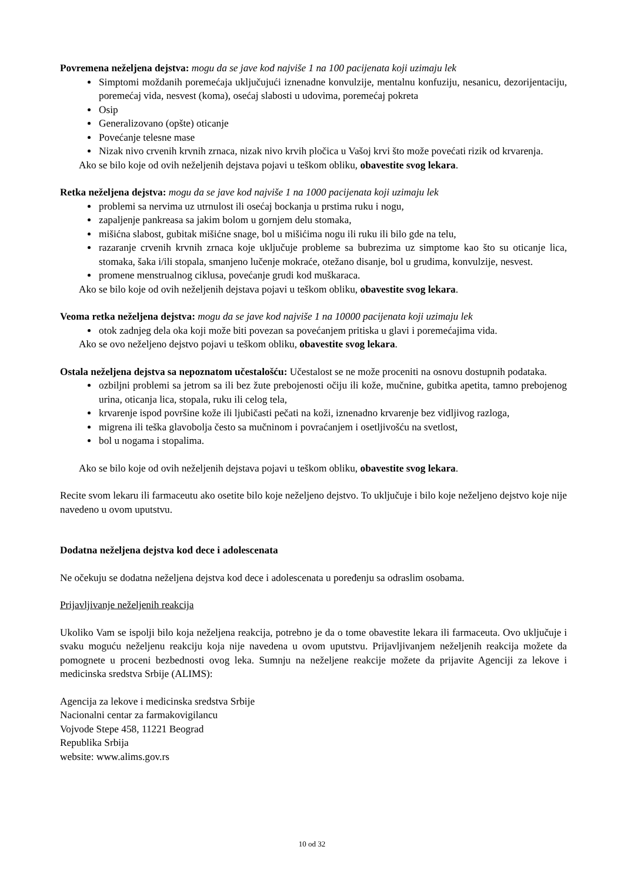Povremena neželjena dejstva: mogu da se jave kod najviše 1 na 100 pacijenata koji uzimaju lek
Simptomi moždanih poremećaja uključujući iznenadne konvulzije, mentalnu konfuziju, nesanicu, dezorijentaciju, poremećaj vida, nesvest (koma), osećaj slabosti u udovima, poremećaj pokreta
Osip
Generalizovano (opšte) oticanje
Povećanje telesne mase
Nizak nivo crvenih krvnih zrnaca, nizak nivo krvih pločica u Vašoj krvi što može povećati rizik od krvarenja.
Ako se bilo koje od ovih neželjenih dejstava pojavi u teškom obliku, obavestite svog lekara.
Retka neželjena dejstva: mogu da se jave kod najviše 1 na 1000 pacijenata koji uzimaju lek
problemi sa nervima uz utrnulost ili osećaj bockanja u prstima ruku i nogu,
zapaljenje pankreasa sa jakim bolom u gornjem delu stomaka,
mišićna slabost, gubitak mišićne snage, bol u mišićima nogu ili ruku ili bilo gde na telu,
razaranje crvenih krvnih zrnaca koje uključuje probleme sa bubrezima uz simptome kao što su oticanje lica, stomaka, šaka i/ili stopala, smanjeno lučenje mokraće, otežano disanje, bol u grudima, konvulzije, nesvest.
promene menstrualnog ciklusa, povećanje grudi kod muškaraca.
Ako se bilo koje od ovih neželjenih dejstava pojavi u teškom obliku, obavestite svog lekara.
Veoma retka neželjena dejstva: mogu da se jave kod najviše 1 na 10000 pacijenata koji uzimaju lek
otok zadnjeg dela oka koji može biti povezan sa povećanjem pritiska u glavi i poremećajima vida.
Ako se ovo neželjeno dejstvo pojavi u teškom obliku, obavestite svog lekara.
Ostala neželjena dejstva sa nepoznatom učestalošću: Učestalost se ne može proceniti na osnovu dostupnih podataka.
ozbiljni problemi sa jetrom sa ili bez žute prebojenosti očiju ili kože, mučnine, gubitka apetita, tamno prebojenog urina, oticanja lica, stopala, ruku ili celog tela,
krvarenje ispod površine kože ili ljubičasti pečati na koži, iznenadno krvarenje bez vidljivog razloga,
migrena ili teška glavobolja često sa mučninom i povraćanjem i osetljivošću na svetlost,
bol u nogama i stopalima.
Ako se bilo koje od ovih neželjenih dejstava pojavi u teškom obliku, obavestite svog lekara.
Recite svom lekaru ili farmaceutu ako osetite bilo koje neželjeno dejstvo. To uključuje i bilo koje neželjeno dejstvo koje nije navedeno u ovom uputstvu.
Dodatna neželjena dejstva kod dece i adolescenata
Ne očekuju se dodatna neželjena dejstva kod dece i adolescenata u poređenju sa odraslim osobama.
Prijavljivanje neželjenih reakcija
Ukoliko Vam se ispolji bilo koja neželjena reakcija, potrebno je da o tome obavestite lekara ili farmaceuta. Ovo uključuje i svaku moguću neželjenu reakciju koja nije navedena u ovom uputstvu. Prijavljivanjem neželjenih reakcija možete da pomognete u proceni bezbednosti ovog leka. Sumnju na neželjene reakcije možete da prijavite Agenciji za lekove i medicinska sredstva Srbije (ALIMS):
Agencija za lekove i medicinska sredstva Srbije
Nacionalni centar za farmakovigilancu
Vojvode Stepe 458, 11221 Beograd
Republika Srbija
website: www.alims.gov.rs
10 od 32